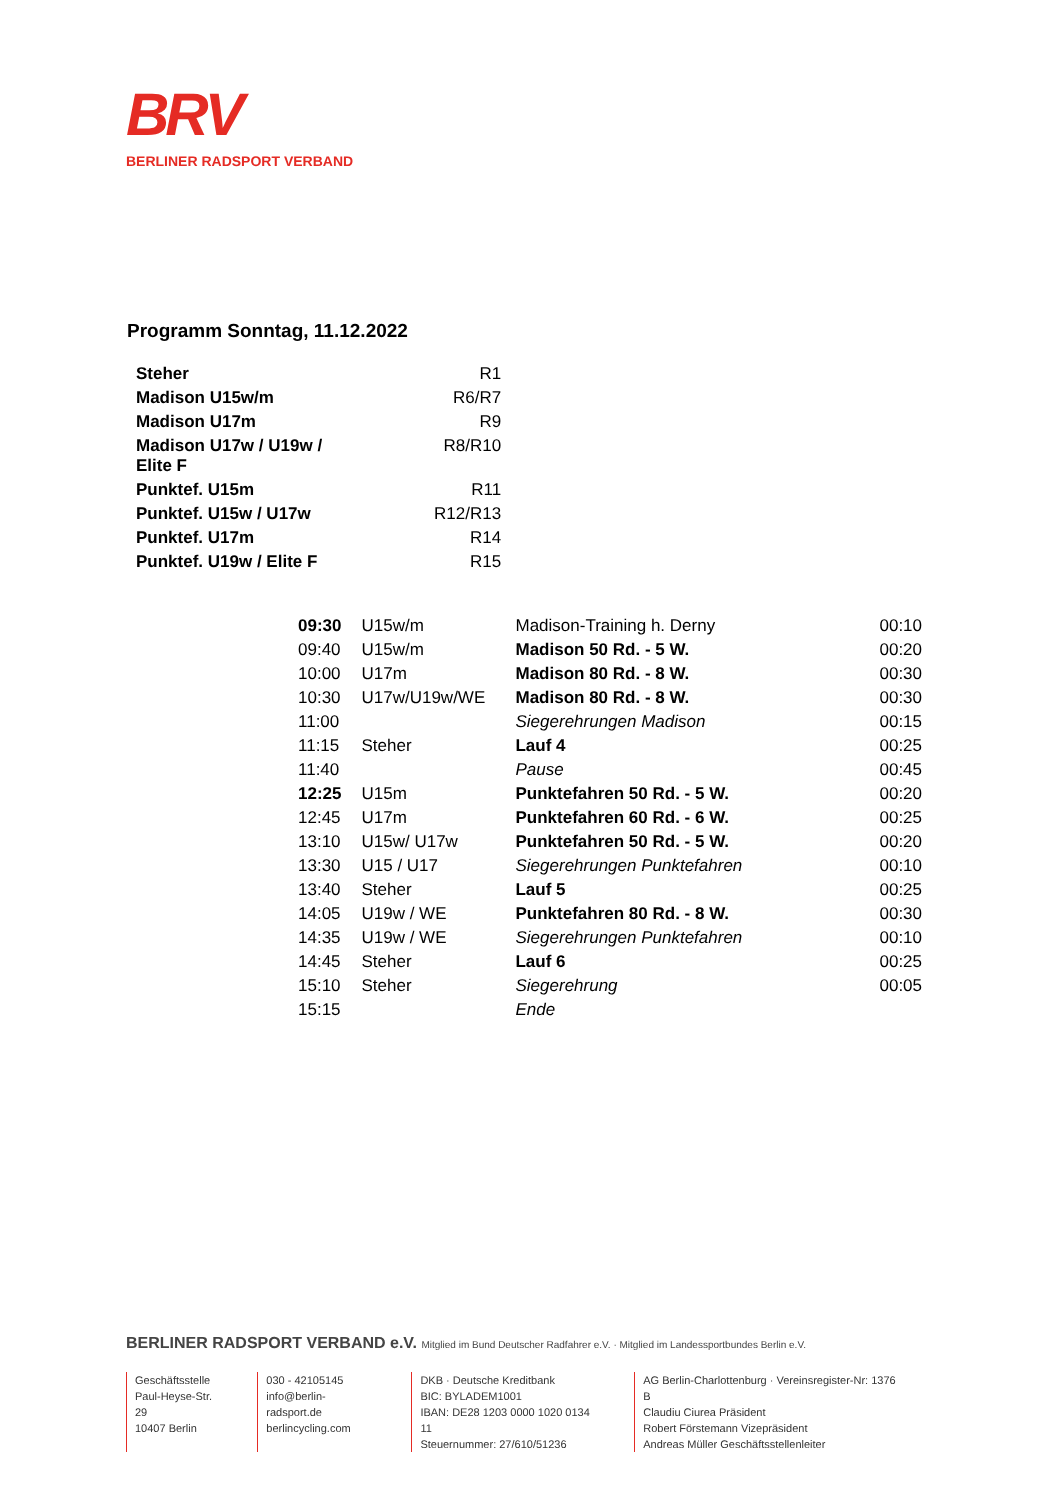BRV
BERLINER RADSPORT VERBAND
Programm Sonntag, 11.12.2022
| Steher | R1 |
| Madison U15w/m | R6/R7 |
| Madison U17m | R9 |
| Madison U17w / U19w / Elite F | R8/R10 |
| Punktef. U15m | R11 |
| Punktef. U15w / U17w | R12/R13 |
| Punktef. U17m | R14 |
| Punktef. U19w / Elite F | R15 |
| 09:30 | U15w/m | Madison-Training h. Derny | 00:10 |
| 09:40 | U15w/m | Madison 50 Rd. - 5 W. | 00:20 |
| 10:00 | U17m | Madison 80 Rd. - 8 W. | 00:30 |
| 10:30 | U17w/U19w/WE | Madison 80 Rd. - 8 W. | 00:30 |
| 11:00 | | Siegerehrungen Madison | 00:15 |
| 11:15 | Steher | Lauf 4 | 00:25 |
| 11:40 | | Pause | 00:45 |
| 12:25 | U15m | Punktefahren 50 Rd. - 5 W. | 00:20 |
| 12:45 | U17m | Punktefahren 60 Rd. - 6 W. | 00:25 |
| 13:10 | U15w/ U17w | Punktefahren 50 Rd. - 5 W. | 00:20 |
| 13:30 | U15 / U17 | Siegerehrungen Punktefahren | 00:10 |
| 13:40 | Steher | Lauf 5 | 00:25 |
| 14:05 | U19w / WE | Punktefahren 80 Rd. - 8 W. | 00:30 |
| 14:35 | U19w / WE | Siegerehrungen Punktefahren | 00:10 |
| 14:45 | Steher | Lauf 6 | 00:25 |
| 15:10 | Steher | Siegerehrung | 00:05 |
| 15:15 | | Ende | |
BERLINER RADSPORT VERBAND e.V. Mitglied im Bund Deutscher Radfahrer e.V. · Mitglied im Landessportbundes Berlin e.V.
Geschäftsstelle
Paul-Heyse-Str. 29
10407 Berlin
030 - 42105145
info@berlin-radsport.de
berlincycling.com
DKB · Deutsche Kreditbank
BIC: BYLADEM1001
IBAN: DE28 1203 0000 1020 0134 11
Steuernummer: 27/610/51236
AG Berlin-Charlottenburg · Vereinsregister-Nr: 1376 B
Claudiu Ciurea Präsident
Robert Förstemann Vizepräsident
Andreas Müller Geschäftsstellenleiter